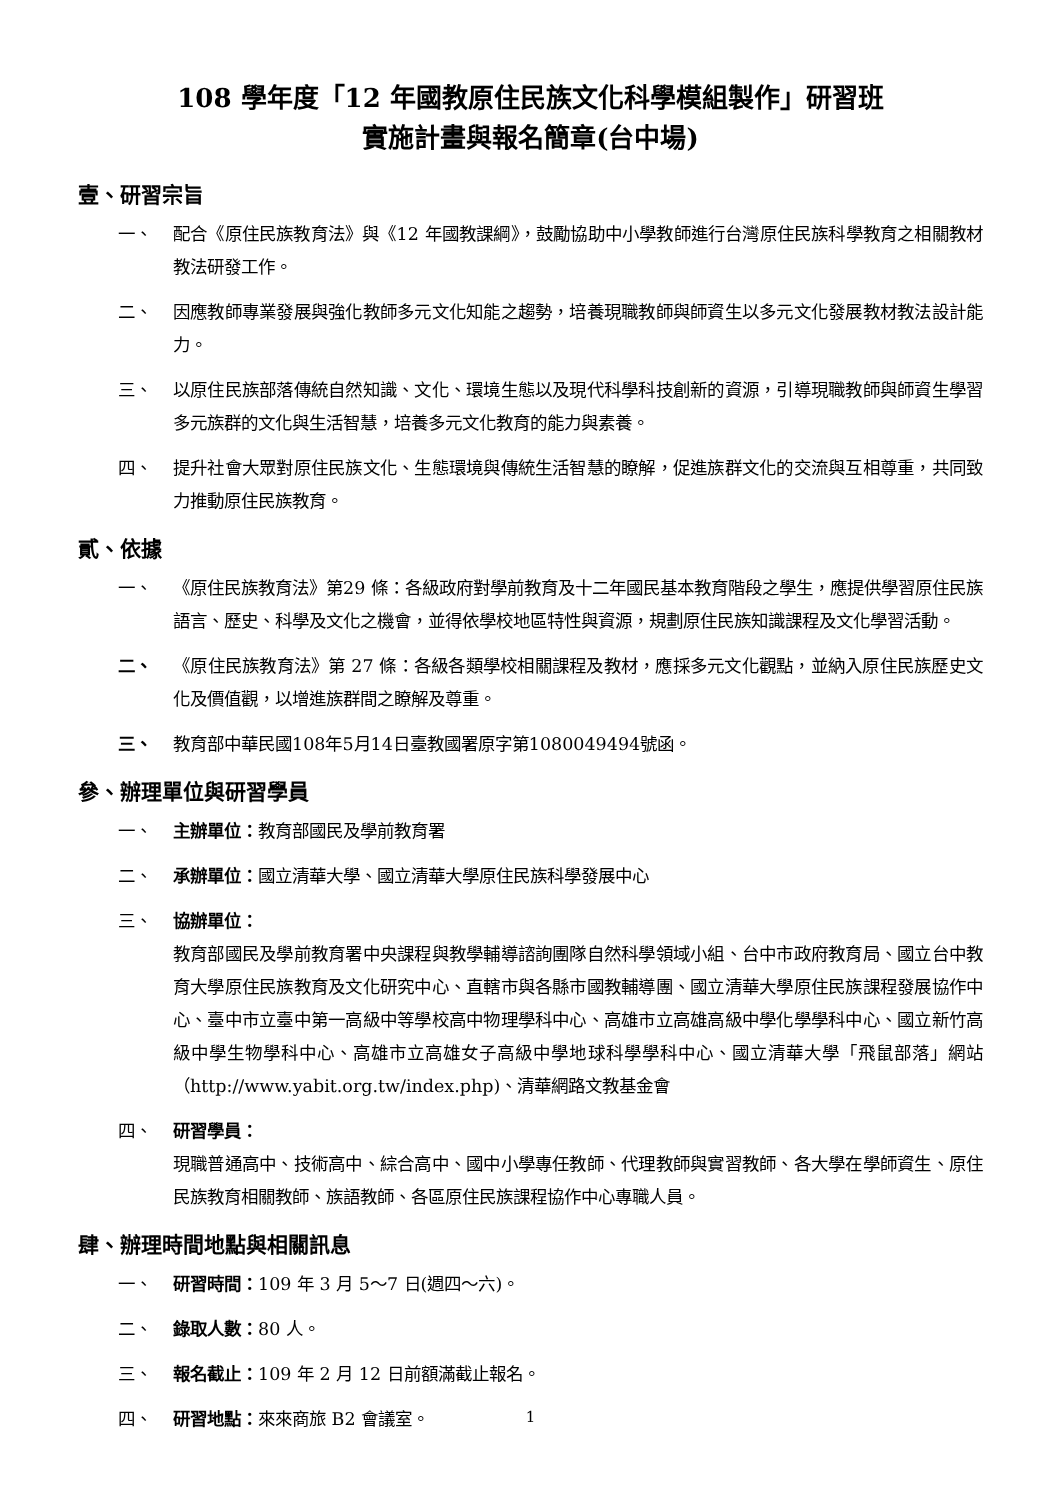108 學年度「12 年國教原住民族文化科學模組製作」研習班
實施計畫與報名簡章(台中場)
壹、研習宗旨
一、 配合《原住民族教育法》與《12 年國教課綱》，鼓勵協助中小學教師進行台灣原住民族科學教育之相關教材教法研發工作。
二、 因應教師專業發展與強化教師多元文化知能之趨勢，培養現職教師與師資生以多元文化發展教材教法設計能力。
三、 以原住民族部落傳統自然知識、文化、環境生態以及現代科學科技創新的資源，引導現職教師與師資生學習多元族群的文化與生活智慧，培養多元文化教育的能力與素養。
四、 提升社會大眾對原住民族文化、生態環境與傳統生活智慧的瞭解，促進族群文化的交流與互相尊重，共同致力推動原住民族教育。
貳、依據
一、 《原住民族教育法》第29 條：各級政府對學前教育及十二年國民基本教育階段之學生，應提供學習原住民族語言、歷史、科學及文化之機會，並得依學校地區特性與資源，規劃原住民族知識課程及文化學習活動。
二、 《原住民族教育法》第 27 條：各級各類學校相關課程及教材，應採多元文化觀點，並納入原住民族歷史文化及價值觀，以增進族群間之瞭解及尊重。
三、 教育部中華民國108年5月14日臺教國署原字第1080049494號函。
參、辦理單位與研習學員
一、 主辦單位：教育部國民及學前教育署
二、 承辦單位：國立清華大學、國立清華大學原住民族科學發展中心
三、 協辦單位：
教育部國民及學前教育署中央課程與教學輔導諮詢團隊自然科學領域小組、台中市政府教育局、國立台中教育大學原住民族教育及文化研究中心、直轄市與各縣市國教輔導團、國立清華大學原住民族課程發展協作中心、臺中市立臺中第一高級中等學校高中物理學科中心、高雄市立高雄高級中學化學學科中心、國立新竹高級中學生物學科中心、高雄市立高雄女子高級中學地球科學學科中心、國立清華大學「飛鼠部落」網站（http://www.yabit.org.tw/index.php)、清華網路文教基金會
四、 研習學員：
現職普通高中、技術高中、綜合高中、國中小學專任教師、代理教師與實習教師、各大學在學師資生、原住民族教育相關教師、族語教師、各區原住民族課程協作中心專職人員。
肆、辦理時間地點與相關訊息
一、 研習時間：109 年 3 月 5～7 日(週四～六)。
二、 錄取人數：80 人。
三、 報名截止：109 年 2 月 12 日前額滿截止報名。
四、 研習地點：來來商旅 B2 會議室。
1